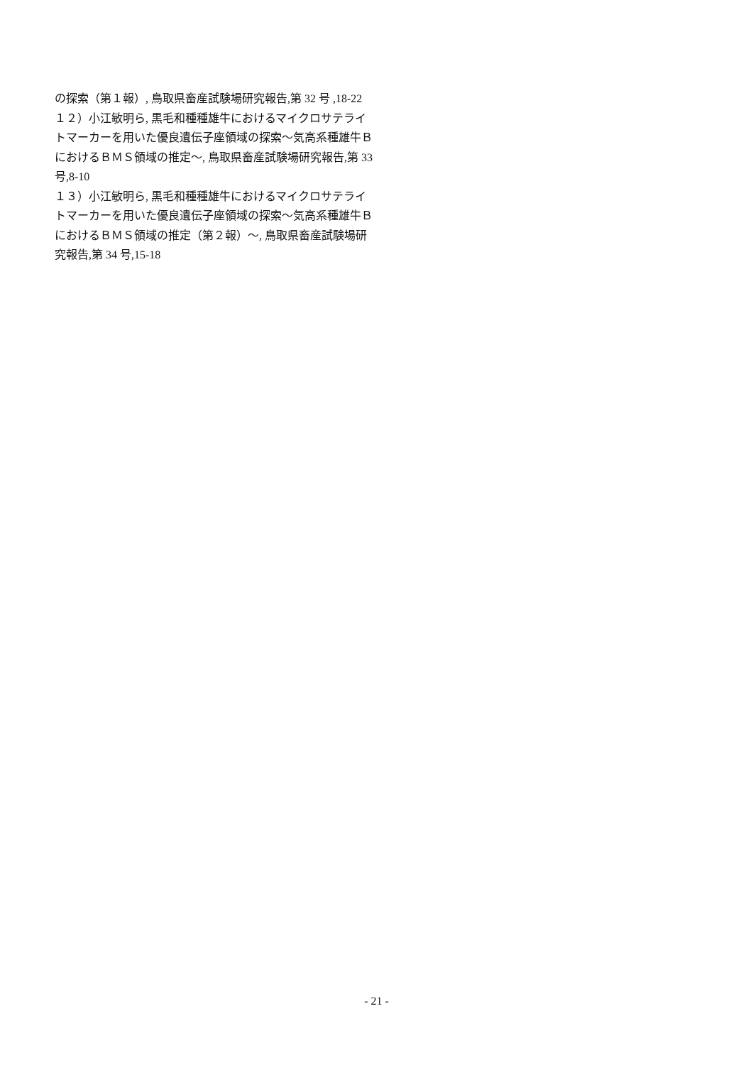の探索（第１報）, 鳥取県畜産試験場研究報告,第 32 号 ,18-22
１２）小江敏明ら, 黒毛和種種雄牛におけるマイクロサテライトマーカーを用いた優良遺伝子座領域の探索～気高系種雄牛ＢにおけるＢＭＳ領域の推定～, 鳥取県畜産試験場研究報告,第 33 号,8-10
１３）小江敏明ら, 黒毛和種種雄牛におけるマイクロサテライトマーカーを用いた優良遺伝子座領域の探索～気高系種雄牛ＢにおけるＢＭＳ領域の推定（第２報）～, 鳥取県畜産試験場研究報告,第 34 号,15-18
- 21 -